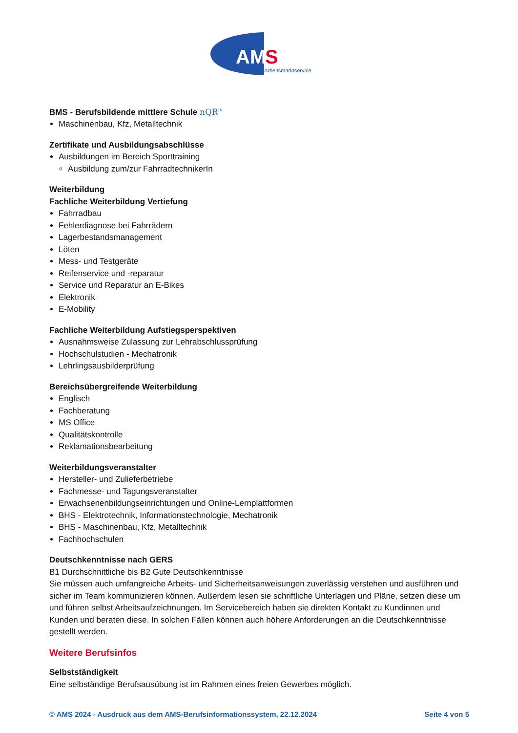AM
S
Arbeitsmarktservice
BMS - Berufsbildende mittlere Schule nQR<sup>IV</sup>
Maschinenbau, Kfz, Metalltechnik
Zertifikate und Ausbildungsabschlüsse
Ausbildungen im Bereich Sporttraining
Ausbildung zum/zur FahrradtechnikerIn
Weiterbildung
Fachliche Weiterbildung Vertiefung
Fahrradbau
Fehlerdiagnose bei Fahrrädern
Lagerbestandsmanagement
Löten
Mess- und Testgeräte
Reifenservice und -reparatur
Service und Reparatur an E-Bikes
Elektronik
E-Mobility
Fachliche Weiterbildung Aufstiegsperspektiven
Ausnahmsweise Zulassung zur Lehrabschlussprüfung
Hochschulstudien - Mechatronik
Lehrlingsausbilderprüfung
Bereichsübergreifende Weiterbildung
Englisch
Fachberatung
MS Office
Qualitätskontrolle
Reklamationsbearbeitung
Weiterbildungsveranstalter
Hersteller- und Zulieferbetriebe
Fachmesse- und Tagungsveranstalter
Erwachsenenbildungseinrichtungen und Online-Lernplattformen
BHS - Elektrotechnik, Informationstechnologie, Mechatronik
BHS - Maschinenbau, Kfz, Metalltechnik
Fachhochschulen
Deutschkenntnisse nach GERS
B1 Durchschnittliche bis B2 Gute Deutschkenntnisse
Sie müssen auch umfangreiche Arbeits- und Sicherheitsanweisungen zuverlässig verstehen und ausführen und sicher im Team kommunizieren können. Außerdem lesen sie schriftliche Unterlagen und Pläne, setzen diese um und führen selbst Arbeitsaufzeichnungen. Im Servicebereich haben sie direkten Kontakt zu Kundinnen und Kunden und beraten diese. In solchen Fällen können auch höhere Anforderungen an die Deutschkenntnisse gestellt werden.
Weitere Berufsinfos
Selbstständigkeit
Eine selbständige Berufsausübung ist im Rahmen eines freien Gewerbes möglich.
© AMS 2024 - Ausdruck aus dem AMS-Berufsinformationssystem, 22.12.2024 Seite 4 von 5